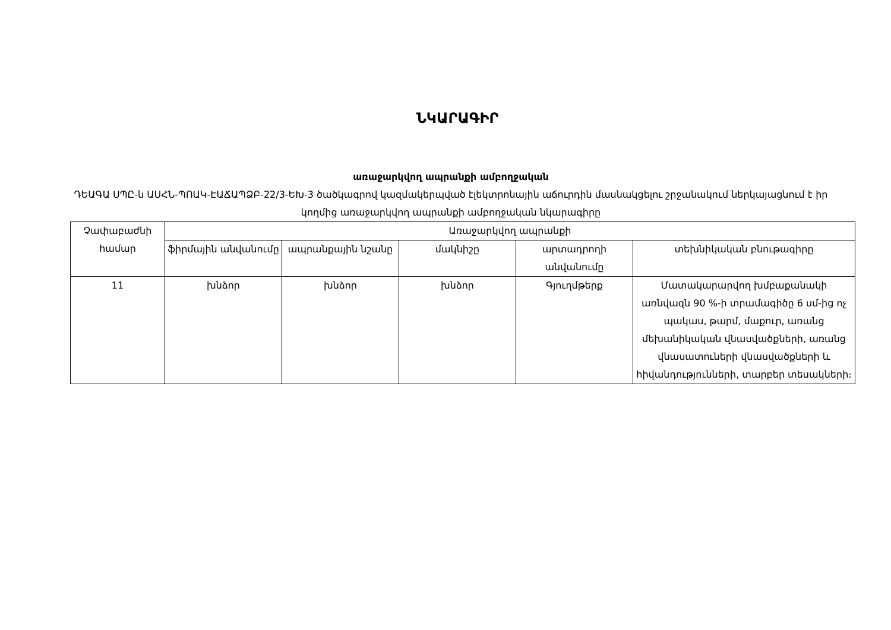ՆԿԱՐԱԳԻՐ
առաջարկվող ապրանքի ամբողջական
ԴԵԱԳԱ ՍՊԸ-ն ԱՍՀՆ-ՊՈԱԿ-ԷԱՃԱՊՁԲ-22/3-ԵԽ-3 ծածկագրով կազմակերպված էլեկտրոնային աճուրդին մասնակցելու շրջանակում ներկայացնում է իր կողմից առաջարկվող ապրանքի ամբողջական նկարագիրը
| Չափաբաժնի համար | Առաջարկվող ապրանքի | | | | |
| --- | --- | --- | --- | --- | --- |
| | ֆիրմային անվանումը | ապրանքային նշանը | մակնիշը | արտադրողի անվանումը | տեխնիկական բնութագիրը |
| 11 | խնձոր | խնձոր | խնձոր | Գյուղմթերք | Մատակարարվող խմբաքանակի առնվազն 90 %-ի տրամագիծը 6 սմ-ից ոչ պակաս, թարմ, մաքուր, առանց մեխանիկական վնասվածքների, առանց վնասատուների վնասվածքների և հիվանդությունների, տարբեր տեսակների։ |